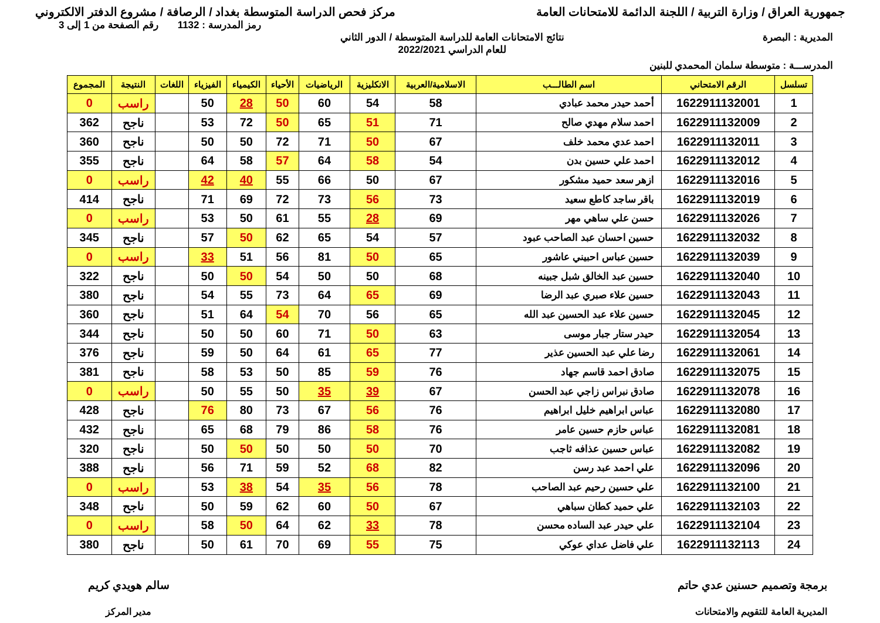جمهورية العراق / وزارة التربية / اللجنة الدائمة للامتحانات العامة
مركز فحص الدراسة المتوسطة بغداد / الرصافة / مشروع الدفتر الالكتروني
رمز المدرسة : 1132 رقم الصفحة من 1 إلى 3
المديرية : البصرة نتائج الامتحانات العامة للدراسة المتوسطة / الدور الثاني
للعام الدراسي 2022/2021
المدرســـة : متوسطة سلمان المحمدي للبنين
| تسلسل | الرقم الامتحاني | اسم الطالـــب | الاسلامية/العربية | الانكليزية | الرياضيات | الأحياء | الكيمياء | الفيزياء | اللغات | النتيجة | المجموع |
| --- | --- | --- | --- | --- | --- | --- | --- | --- | --- | --- | --- |
| 1 | 1622911132001 | أحمد حيدر محمد عبادي | 58 | 54 | 60 | 50 | 28 | 50 | | راسب | 0 |
| 2 | 1622911132009 | احمد سلام مهدي صالح | 71 | 51 | 65 | 50 | 72 | 53 | | ناجح | 362 |
| 3 | 1622911132011 | احمد عدي محمد خلف | 67 | 50 | 71 | 72 | 50 | 50 | | ناجح | 360 |
| 4 | 1622911132012 | احمد علي حسين بدن | 54 | 58 | 64 | 57 | 58 | 64 | | ناجح | 355 |
| 5 | 1622911132016 | ازهر سعد حميد مشكور | 67 | 50 | 66 | 55 | 40 | 42 | | راسب | 0 |
| 6 | 1622911132019 | باقر ساجد كاطع سعيد | 73 | 56 | 73 | 72 | 69 | 71 | | ناجح | 414 |
| 7 | 1622911132026 | حسن علي ساهي مهر | 69 | 28 | 55 | 61 | 50 | 53 | | راسب | 0 |
| 8 | 1622911132032 | حسين احسان عبد الصاحب عبود | 57 | 54 | 65 | 62 | 50 | 57 | | ناجح | 345 |
| 9 | 1622911132039 | حسين عباس احبيني عاشور | 65 | 50 | 81 | 56 | 51 | 33 | | راسب | 0 |
| 10 | 1622911132040 | حسين عبد الخالق شبل جبينه | 68 | 50 | 50 | 54 | 50 | 50 | | ناجح | 322 |
| 11 | 1622911132043 | حسين علاء صبري عبد الرضا | 69 | 65 | 64 | 73 | 55 | 54 | | ناجح | 380 |
| 12 | 1622911132045 | حسين علاء عبد الحسين عبد الله | 65 | 56 | 70 | 54 | 64 | 51 | | ناجح | 360 |
| 13 | 1622911132054 | حيدر ستار جبار موسى | 63 | 50 | 71 | 60 | 50 | 50 | | ناجح | 344 |
| 14 | 1622911132061 | رضا علي عبد الحسين عذير | 77 | 65 | 61 | 64 | 50 | 59 | | ناجح | 376 |
| 15 | 1622911132075 | صادق احمد قاسم جهاد | 76 | 59 | 85 | 50 | 53 | 58 | | ناجح | 381 |
| 16 | 1622911132078 | صادق نبراس زاجي عبد الحسن | 67 | 39 | 35 | 50 | 55 | 50 | | راسب | 0 |
| 17 | 1622911132080 | عباس ابراهيم خليل ابراهيم | 76 | 56 | 67 | 73 | 80 | 76 | | ناجح | 428 |
| 18 | 1622911132081 | عباس حازم حسين عامر | 76 | 58 | 86 | 79 | 68 | 65 | | ناجح | 432 |
| 19 | 1622911132082 | عباس حسين عذافه ثاجب | 70 | 50 | 50 | 50 | 50 | 50 | | ناجح | 320 |
| 20 | 1622911132096 | علي احمد عبد رسن | 82 | 68 | 52 | 59 | 71 | 56 | | ناجح | 388 |
| 21 | 1622911132100 | علي حسين رحيم عبد الصاحب | 78 | 56 | 35 | 54 | 38 | 53 | | راسب | 0 |
| 22 | 1622911132103 | علي حميد كطان سباهي | 67 | 50 | 60 | 62 | 59 | 50 | | ناجح | 348 |
| 23 | 1622911132104 | علي حيدر عبد الساده محسن | 78 | 33 | 62 | 64 | 50 | 58 | | راسب | 0 |
| 24 | 1622911132113 | علي فاضل عداي عوكي | 75 | 55 | 69 | 70 | 61 | 50 | | ناجح | 380 |
برمجة وتصميم حسنين عدي حاتم
المديرية العامة للتقويم والامتحانات
سالم هويدي كريم
مدير المركز